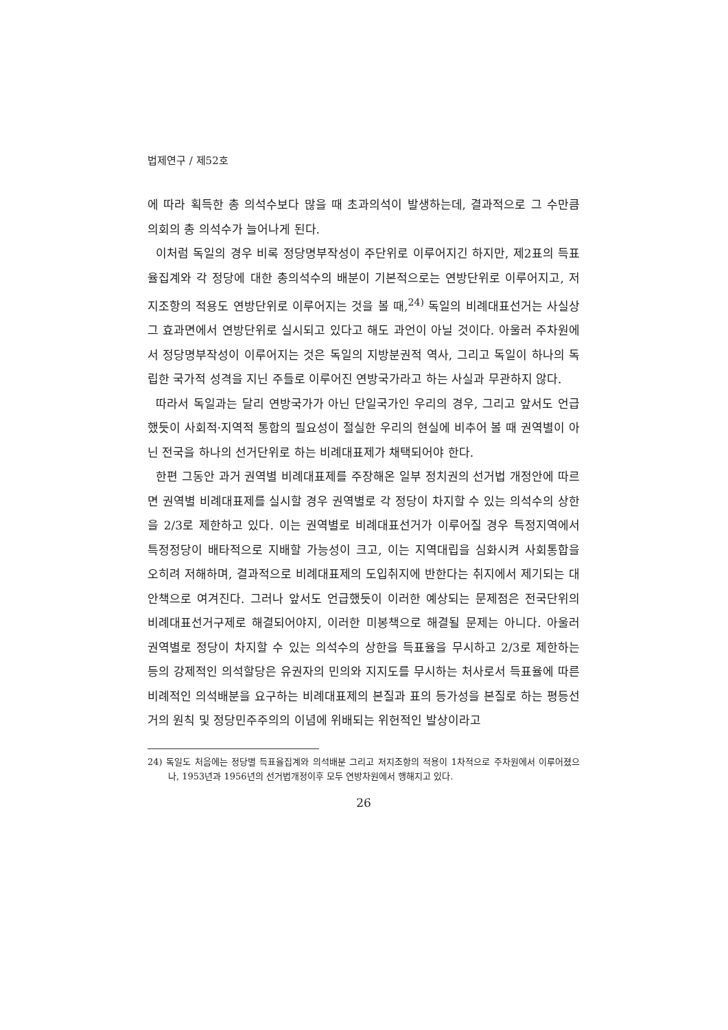법제연구 / 제52호
에 따라 획득한 총 의석수보다 많을 때 초과의석이 발생하는데, 결과적으로 그 수만큼 의회의 총 의석수가 늘어나게 된다.
이처럼 독일의 경우 비록 정당명부작성이 주단위로 이루어지긴 하지만, 제2표의 득표율집계와 각 정당에 대한 총의석수의 배분이 기본적으로는 연방단위로 이루어지고, 저지조항의 적용도 연방단위로 이루어지는 것을 볼 때,<sup>24)</sup> 독일의 비례대표선거는 사실상 그 효과면에서 연방단위로 실시되고 있다고 해도 과언이 아닐 것이다. 아울러 주차원에서 정당명부작성이 이루어지는 것은 독일의 지방분권적 역사, 그리고 독일이 하나의 독립한 국가적 성격을 지닌 주들로 이루어진 연방국가라고 하는 사실과 무관하지 않다.
따라서 독일과는 달리 연방국가가 아닌 단일국가인 우리의 경우, 그리고 앞서도 언급했듯이 사회적·지역적 통합의 필요성이 절실한 우리의 현실에 비추어 볼 때 권역별이 아닌 전국을 하나의 선거단위로 하는 비례대표제가 채택되어야 한다.
한편 그동안 과거 권역별 비례대표제를 주장해온 일부 정치권의 선거법 개정안에 따르면 권역별 비례대표제를 실시할 경우 권역별로 각 정당이 차지할 수 있는 의석수의 상한을 2/3로 제한하고 있다. 이는 권역별로 비례대표선거가 이루어질 경우 특정지역에서 특정정당이 배타적으로 지배할 가능성이 크고, 이는 지역대립을 심화시켜 사회통합을 오히려 저해하며, 결과적으로 비례대표제의 도입취지에 반한다는 취지에서 제기되는 대안책으로 여겨진다. 그러나 앞서도 언급했듯이 이러한 예상되는 문제점은 전국단위의 비례대표선거구제로 해결되어야지, 이러한 미봉책으로 해결될 문제는 아니다. 아울러 권역별로 정당이 차지할 수 있는 의석수의 상한을 득표율을 무시하고 2/3로 제한하는 등의 강제적인 의석할당은 유권자의 민의와 지지도를 무시하는 처사로서 득표율에 따른 비례적인 의석배분을 요구하는 비례대표제의 본질과 표의 등가성을 본질로 하는 평등선거의 원칙 및 정당민주주의의 이념에 위배되는 위헌적인 발상이라고
24) 독일도 처음에는 정당별 득표율집계와 의석배분 그리고 저지조항의 적용이 1차적으로 주차원에서 이루어졌으나, 1953년과 1956년의 선거법개정이후 모두 연방차원에서 행해지고 있다.
26